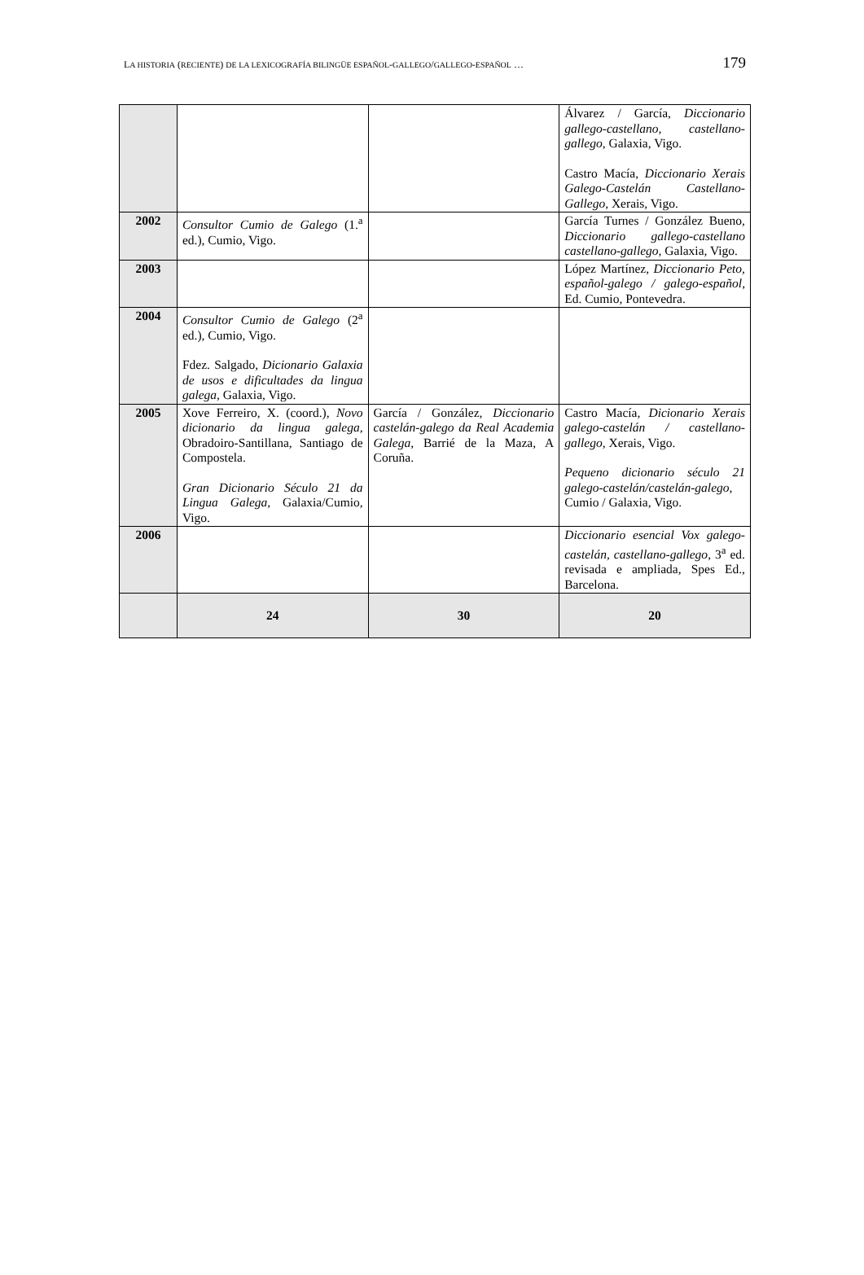LA HISTORIA (RECIENTE) DE LA LEXICOGRAFÍA BILINGÜE ESPAÑOL-GALLEGO/GALLEGO-ESPAÑOL … 179
| | | | Álvarez / García, Diccionario gallego-castellano, castellano-gallego , Galaxia, Vigo. Castro Macía, Diccionario Xerais Galego-Castelán Castellano-Gallego , Xerais, Vigo. |
| 2002 | Consultor Cumio de Galego (1.<sup>a</sup> ed.), Cumio, Vigo. | | García Turnes / González Bueno, Diccionario gallego-castellano castellano-gallego , Galaxia, Vigo. |
| 2003 | | | López Martínez, Diccionario Peto, español-galego / galego-español , Ed. Cumio, Pontevedra. |
| 2004 | Consultor Cumio de Galego (2<sup>a</sup> ed.), Cumio, Vigo. Fdez. Salgado, Dicionario Galaxia de usos e dificultades da lingua galega , Galaxia, Vigo. | | |
| 2005 | Xove Ferreiro, X. (coord.), Novo dicionario da lingua galega , Obradoiro-Santillana, Santiago de Compostela. Gran Dicionario Século 21 da Lingua Galega , Galaxia/Cumio, Vigo. | García / González, Diccionario castelán-galego da Real Academia Galega , Barrié de la Maza, A Coruña. | Castro Macía, Dicionario Xerais galego-castelán / castellano-gallego , Xerais, Vigo. Pequeno dicionario século 21 galego-castelán/castelán-galego , Cumio / Galaxia, Vigo. |
| 2006 | | | Diccionario esencial Vox galego-castelán, castellano-gallego , 3<sup>a</sup> ed. revisada e ampliada, Spes Ed., Barcelona. |
| | 24 | 30 | 20 |